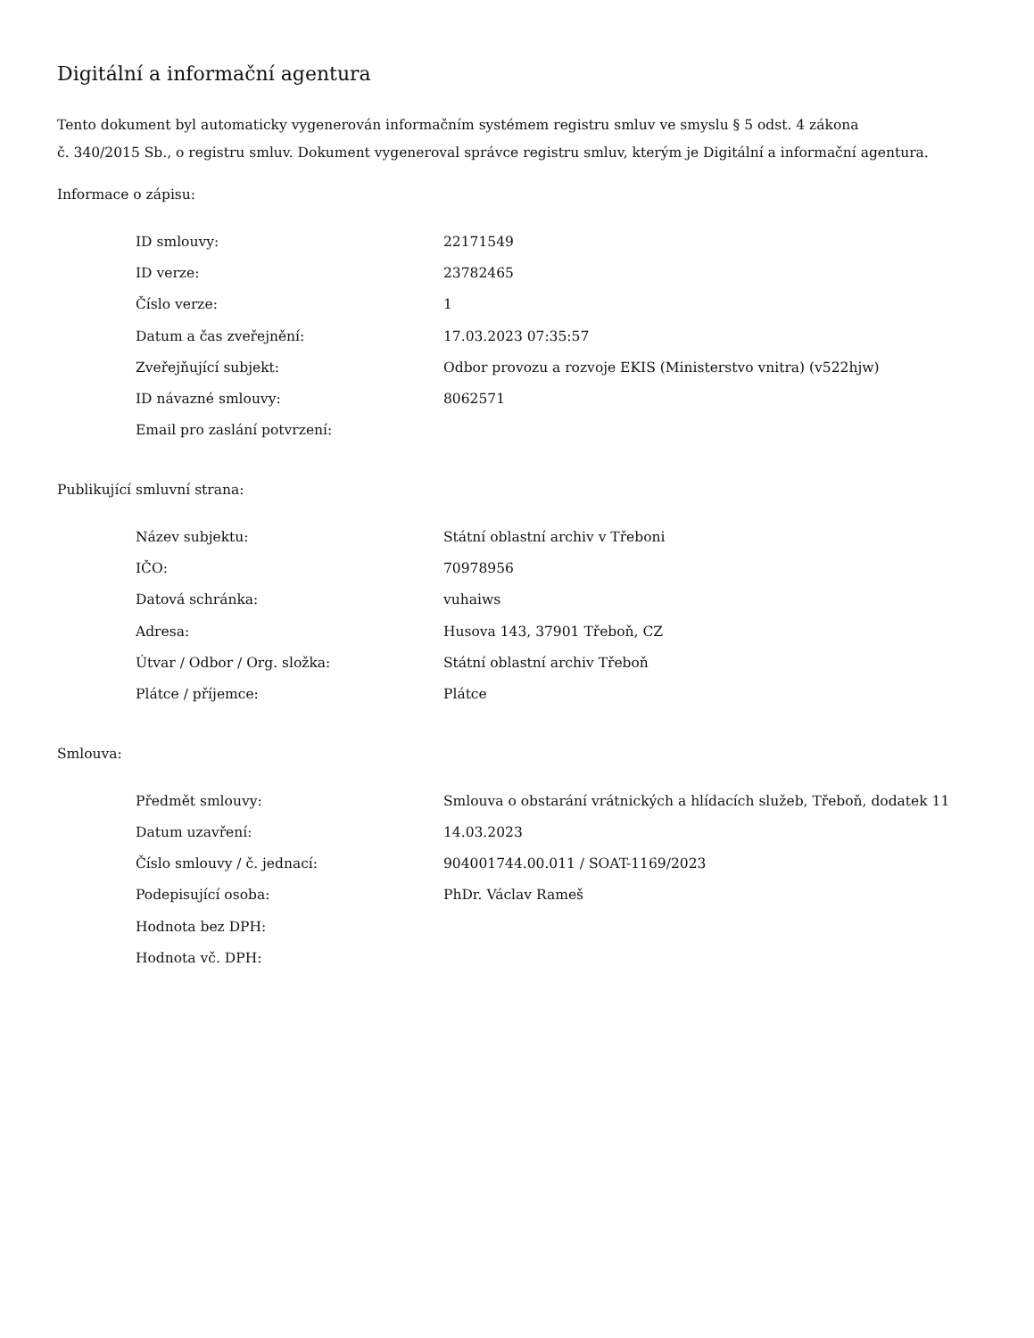Digitální a informační agentura
Tento dokument byl automaticky vygenerován informačním systémem registru smluv ve smyslu § 5 odst. 4 zákona
č. 340/2015 Sb., o registru smluv. Dokument vygeneroval správce registru smluv, kterým je Digitální a informační agentura.
Informace o zápisu:
| ID smlouvy: | 22171549 |
| ID verze: | 23782465 |
| Číslo verze: | 1 |
| Datum a čas zveřejnění: | 17.03.2023 07:35:57 |
| Zveřejňující subjekt: | Odbor provozu a rozvoje EKIS (Ministerstvo vnitra) (v522hjw) |
| ID návazné smlouvy: | 8062571 |
| Email pro zaslání potvrzení: | |
Publikující smluvní strana:
| Název subjektu: | Státní oblastní archiv v Třeboni |
| IČO: | 70978956 |
| Datová schránka: | vuhaiws |
| Adresa: | Husova 143, 37901 Třeboň, CZ |
| Útvar / Odbor / Org. složka: | Státní oblastní archiv Třeboň |
| Plátce / příjemce: | Plátce |
Smlouva:
| Předmět smlouvy: | Smlouva o obstarání vrátnických a hlídacích služeb, Třeboň, dodatek 11 |
| Datum uzavření: | 14.03.2023 |
| Číslo smlouvy / č. jednací: | 904001744.00.011 / SOAT-1169/2023 |
| Podepisující osoba: | PhDr. Václav Rameš |
| Hodnota bez DPH: | |
| Hodnota vč. DPH: | |